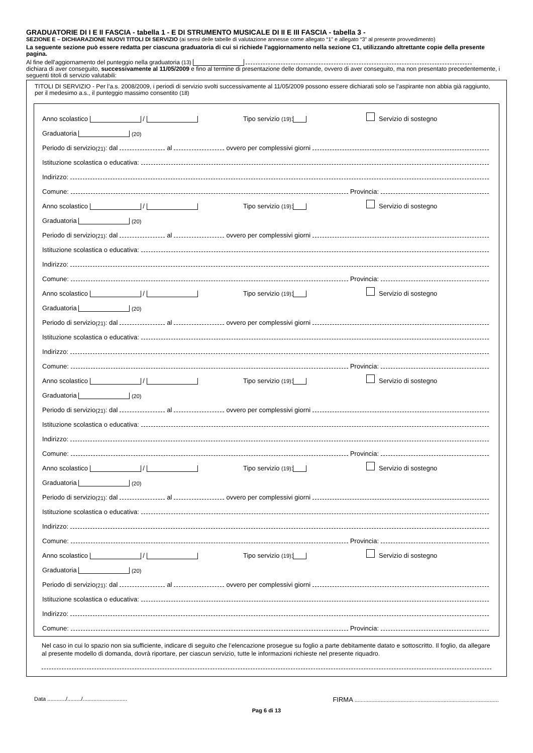GRADUATORIE DI I E II FASCIA - tabella 1 - E DI STRUMENTO MUSICALE DI II E III FASCIA - tabella 3 -
SEZIONE E – DICHIARAZIONE NUOVI TITOLI DI SERVIZIO (ai sensi delle tabelle di valutazione annesse come allegato “1” e allegato “3” al presente provvedimento)
La seguente sezione può essere redatta per ciascuna graduatoria di cui si richiede l’aggiornamento nella sezione C1, utilizzando altrettante copie della presente pagina.
Al fine dell'aggiornamento del punteggio nella graduatoria (13)
dichiara di aver conseguito, successivamente al 11/05/2009 e fino al termine di presentazione delle domande, ovvero di aver conseguito, ma non presentato precedentemente, i seguenti titoli di servizio valutabili:
TITOLI DI SERVIZIO - Per l’a.s. 2008/2009, i periodi di servizio svolti successivamente al 11/05/2009 possono essere dichiarati solo se l’aspirante non abbia già raggiunto, per il medesimo a.s., il punteggio massimo consentito (18)
Anno scolastico / Tipo servizio (19): Servizio di sostegno
Graduatoria (20)
Periodo di servizio (21): dal al ovvero per complessivi giorni
Istituzione scolastica o educativa:
Indirizzo:
Comune: Provincia:
Anno scolastico / Tipo servizio (19): Servizio di sostegno
Graduatoria (20)
Periodo di servizio (21): dal al ovvero per complessivi giorni
Istituzione scolastica o educativa:
Indirizzo:
Comune: Provincia:
Anno scolastico / Tipo servizio (19): Servizio di sostegno
Graduatoria (20)
Periodo di servizio (21): dal al ovvero per complessivi giorni
Istituzione scolastica o educativa:
Indirizzo:
Comune: Provincia:
Anno scolastico / Tipo servizio (19): Servizio di sostegno
Graduatoria (20)
Periodo di servizio (21): dal al ovvero per complessivi giorni
Istituzione scolastica o educativa:
Indirizzo:
Comune: Provincia:
Anno scolastico / Tipo servizio (19): Servizio di sostegno
Graduatoria (20)
Periodo di servizio (21): dal al ovvero per complessivi giorni
Istituzione scolastica o educativa:
Indirizzo:
Comune: Provincia:
Anno scolastico / Tipo servizio (19): Servizio di sostegno
Graduatoria (20)
Periodo di servizio (21): dal al ovvero per complessivi giorni
Istituzione scolastica o educativa:
Indirizzo:
Comune: Provincia:
Nel caso in cui lo spazio non sia sufficiente, indicare di seguito che l’elencazione prosegue su foglio a parte debitamente datato e sottoscritto. Il foglio, da allegare al presente modello di domanda, dovrà riportare, per ciascun servizio, tutte le informazioni richieste nel presente riquadro.
Data ............/........./............................. FIRMA ..............................................................................................
Pag 6 di 13